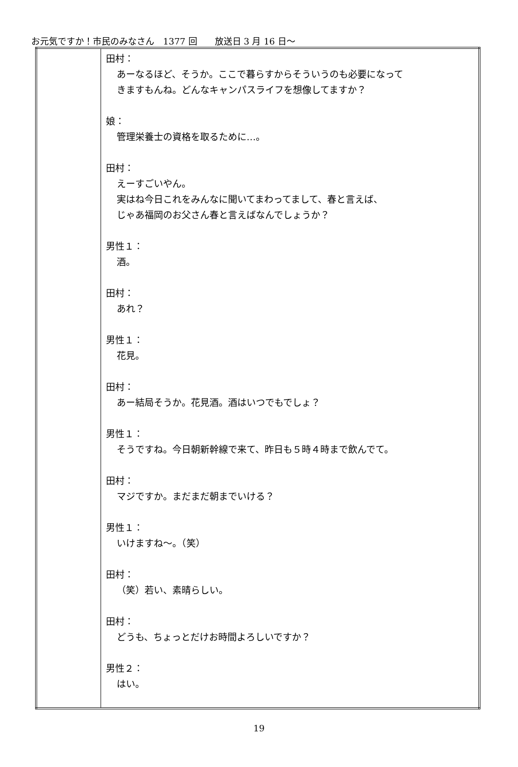お元気ですか！市民のみなさん　1377 回　　放送日 3 月 16 日～
| | 田村： あーなるほど、そうか。ここで暮らすからそういうのも必要になって きますもんね。どんなキャンパスライフを想像してますか？ 娘： 管理栄養士の資格を取るために…。 田村： えーすごいやん。 実はね今日これをみんなに聞いてまわってまして、春と言えば、 じゃあ福岡のお父さん春と言えばなんでしょうか？ 男性１： 酒。 田村： あれ？ 男性１： 花見。 田村： あー結局そうか。花見酒。酒はいつでもでしょ？ 男性１： そうですね。今日朝新幹線で来て、昨日も５時４時まで飲んでて。 田村： マジですか。まだまだ朝までいける？ 男性１： いけますね～。（笑） 田村： （笑）若い、素晴らしい。 田村： どうも、ちょっとだけお時間よろしいですか？ 男性２： はい。 |
19